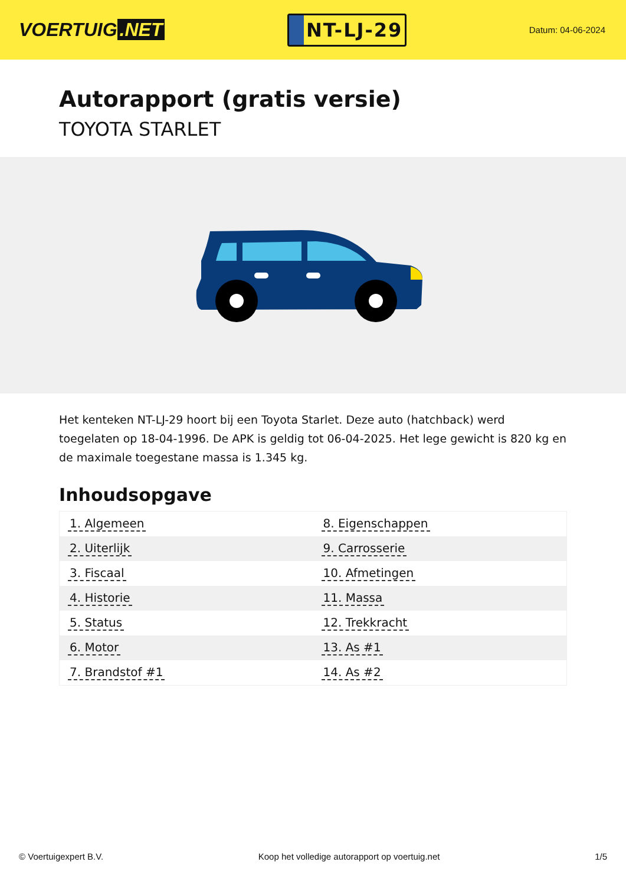VOERTUIG.NET
NT-LJ-29
Datum: 04-06-2024
Autorapport (gratis versie)
TOYOTA STARLET
Het kenteken NT-LJ-29 hoort bij een Toyota Starlet. Deze auto (hatchback) werd toegelaten op 18-04-1996. De APK is geldig tot 06-04-2025. Het lege gewicht is 820 kg en de maximale toegestane massa is 1.345 kg.
Inhoudsopgave
| 1. Algemeen | 8. Eigenschappen |
| 2. Uiterlijk | 9. Carrosserie |
| 3. Fiscaal | 10. Afmetingen |
| 4. Historie | 11. Massa |
| 5. Status | 12. Trekkracht |
| 6. Motor | 13. As #1 |
| 7. Brandstof #1 | 14. As #2 |
© Voertuigexpert B.V. Koop het volledige autorapport op voertuig.net
1/5